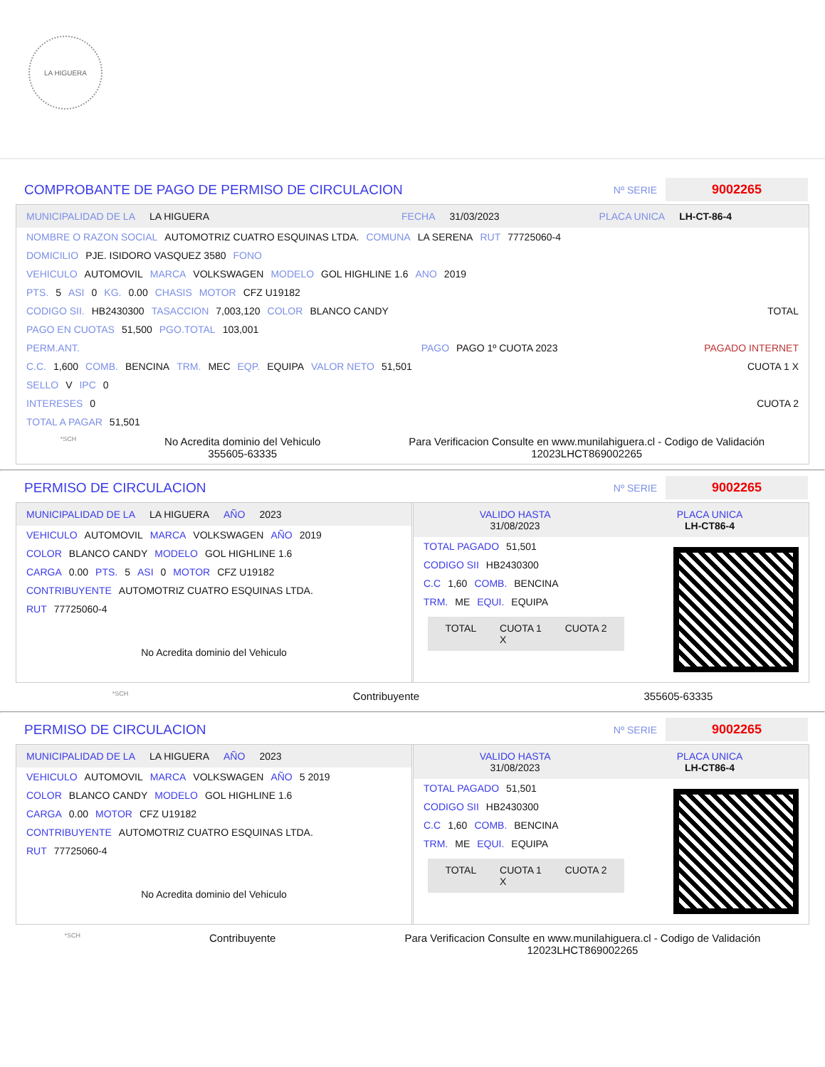LA HIGUERA
COMPROBANTE DE PAGO DE PERMISO DE CIRCULACION
Nº SERIE 9002265
MUNICIPALIDAD DE LA LA HIGUERA FECHA 31/03/2023 PLACA UNICA LH-CT-86-4
NOMBRE O RAZON SOCIAL AUTOMOTRIZ CUATRO ESQUINAS LTDA. COMUNA LA SERENA RUT 77725060-4
DOMICILIO PJE. ISIDORO VASQUEZ 3580 FONO
VEHICULO AUTOMOVIL MARCA VOLKSWAGEN MODELO GOL HIGHLINE 1.6 ANO 2019
PTS. 5 ASI 0 KG. 0.00 CHASIS MOTOR CFZ U19182
CODIGO SII. HB2430300 TASACCION 7,003,120 COLOR BLANCO CANDY TOTAL
PAGO EN CUOTAS 51,500 PGO.TOTAL 103,001
PERM.ANT. PAGO PAGO 1º CUOTA 2023 PAGADO INTERNET
C.C. 1,600 COMB. BENCINA TRM. MEC EQP. EQUIPA VALOR NETO 51,501 CUOTA 1 X
SELLO V IPC 0
INTERESES 0 CUOTA 2
TOTAL A PAGAR 51,501
*SCH No Acredita dominio del Vehiculo
355605-63335 Para Verificacion Consulte en www.munilahiguera.cl - Codigo de Validación
12023LHCT869002265
PERMISO DE CIRCULACION
Nº SERIE 9002265
MUNICIPALIDAD DE LA LA HIGUERA AÑO 2023
VEHICULO AUTOMOVIL MARCA VOLKSWAGEN AÑO 2019
COLOR BLANCO CANDY MODELO GOL HIGHLINE 1.6
CARGA 0.00 PTS. 5 ASI 0 MOTOR CFZ U19182
CONTRIBUYENTE AUTOMOTRIZ CUATRO ESQUINAS LTDA.
RUT 77725060-4
No Acredita dominio del Vehiculo
VALIDO HASTA
31/08/2023 PLACA UNICA
LH-CT86-4
TOTAL PAGADO 51,501
CODIGO SII HB2430300
C.C 1,60 COMB. BENCINA
TRM. ME EQUI. EQUIPA
TOTAL CUOTA 1
X CUOTA 2
*SCH Contribuyente 355605-63335
PERMISO DE CIRCULACION
Nº SERIE 9002265
MUNICIPALIDAD DE LA LA HIGUERA AÑO 2023
VEHICULO AUTOMOVIL MARCA VOLKSWAGEN AÑO 5 2019
COLOR BLANCO CANDY MODELO GOL HIGHLINE 1.6
CARGA 0.00 MOTOR CFZ U19182
CONTRIBUYENTE AUTOMOTRIZ CUATRO ESQUINAS LTDA.
RUT 77725060-4
No Acredita dominio del Vehiculo
VALIDO HASTA
31/08/2023 PLACA UNICA
LH-CT86-4
TOTAL PAGADO 51,501
CODIGO SII HB2430300
C.C 1,60 COMB. BENCINA
TRM. ME EQUI. EQUIPA
TOTAL CUOTA 1
X CUOTA 2
*SCH Contribuyente Para Verificacion Consulte en www.munilahiguera.cl - Codigo de Validación
12023LHCT869002265